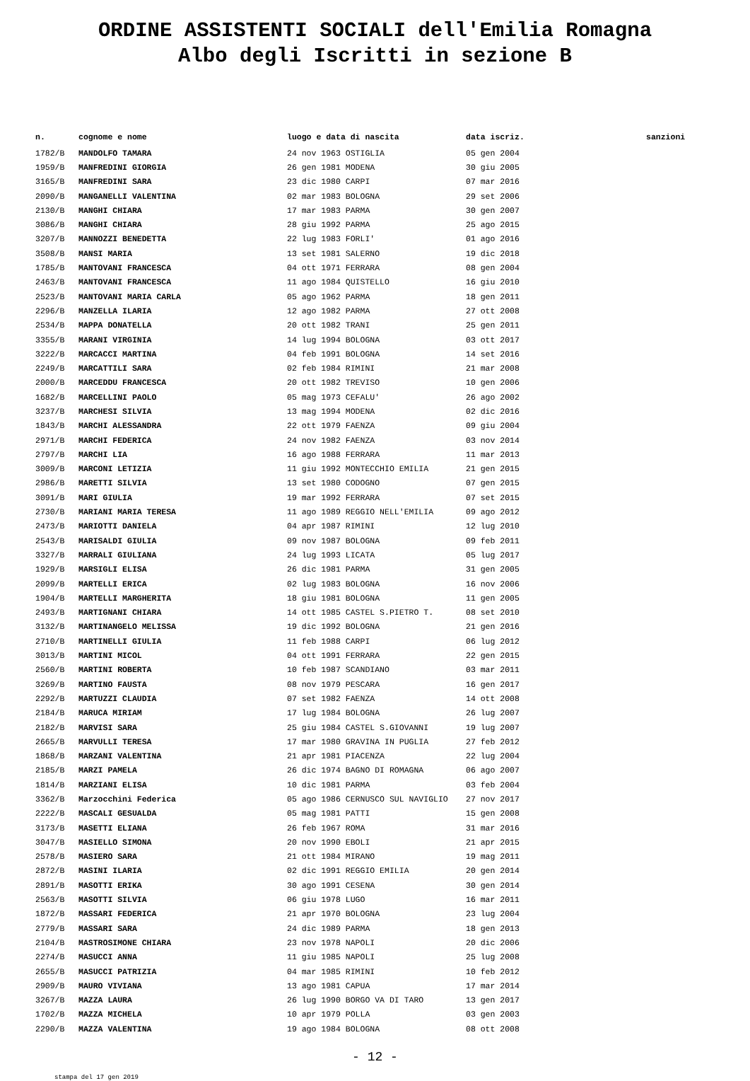ORDINE ASSISTENTI SOCIALI dell'Emilia Romagna
Albo degli Iscritti in sezione B
| n. | cognome e nome | luogo e data di nascita | data iscriz. | sanzioni |
| --- | --- | --- | --- | --- |
| 1782/B | MANDOLFO TAMARA | 24 nov 1963 OSTIGLIA | 05 gen 2004 | |
| 1959/B | MANFREDINI GIORGIA | 26 gen 1981 MODENA | 30 giu 2005 | |
| 3165/B | MANFREDINI SARA | 23 dic 1980 CARPI | 07 mar 2016 | |
| 2090/B | MANGANELLI VALENTINA | 02 mar 1983 BOLOGNA | 29 set 2006 | |
| 2130/B | MANGHI CHIARA | 17 mar 1983 PARMA | 30 gen 2007 | |
| 3086/B | MANGHI CHIARA | 28 giu 1992 PARMA | 25 ago 2015 | |
| 3207/B | MANNOZZI BENEDETTA | 22 lug 1983 FORLI' | 01 ago 2016 | |
| 3508/B | MANSI MARIA | 13 set 1981 SALERNO | 19 dic 2018 | |
| 1785/B | MANTOVANI FRANCESCA | 04 ott 1971 FERRARA | 08 gen 2004 | |
| 2463/B | MANTOVANI FRANCESCA | 11 ago 1984 QUISTELLO | 16 giu 2010 | |
| 2523/B | MANTOVANI MARIA CARLA | 05 ago 1962 PARMA | 18 gen 2011 | |
| 2296/B | MANZELLA ILARIA | 12 ago 1982 PARMA | 27 ott 2008 | |
| 2534/B | MAPPA DONATELLA | 20 ott 1982 TRANI | 25 gen 2011 | |
| 3355/B | MARANI VIRGINIA | 14 lug 1994 BOLOGNA | 03 ott 2017 | |
| 3222/B | MARCACCI MARTINA | 04 feb 1991 BOLOGNA | 14 set 2016 | |
| 2249/B | MARCATTILI SARA | 02 feb 1984 RIMINI | 21 mar 2008 | |
| 2000/B | MARCEDDU FRANCESCA | 20 ott 1982 TREVISO | 10 gen 2006 | |
| 1682/B | MARCELLINI PAOLO | 05 mag 1973 CEFALU' | 26 ago 2002 | |
| 3237/B | MARCHESI SILVIA | 13 mag 1994 MODENA | 02 dic 2016 | |
| 1843/B | MARCHI ALESSANDRA | 22 ott 1979 FAENZA | 09 giu 2004 | |
| 2971/B | MARCHI FEDERICA | 24 nov 1982 FAENZA | 03 nov 2014 | |
| 2797/B | MARCHI LIA | 16 ago 1988 FERRARA | 11 mar 2013 | |
| 3009/B | MARCONI LETIZIA | 11 giu 1992 MONTECCHIO EMILIA | 21 gen 2015 | |
| 2986/B | MARETTI SILVIA | 13 set 1980 CODOGNO | 07 gen 2015 | |
| 3091/B | MARI GIULIA | 19 mar 1992 FERRARA | 07 set 2015 | |
| 2730/B | MARIANI MARIA TERESA | 11 ago 1989 REGGIO NELL'EMILIA | 09 ago 2012 | |
| 2473/B | MARIOTTI DANIELA | 04 apr 1987 RIMINI | 12 lug 2010 | |
| 2543/B | MARISALDI GIULIA | 09 nov 1987 BOLOGNA | 09 feb 2011 | |
| 3327/B | MARRALI GIULIANA | 24 lug 1993 LICATA | 05 lug 2017 | |
| 1929/B | MARSIGLI ELISA | 26 dic 1981 PARMA | 31 gen 2005 | |
| 2099/B | MARTELLI ERICA | 02 lug 1983 BOLOGNA | 16 nov 2006 | |
| 1904/B | MARTELLI MARGHERITA | 18 giu 1981 BOLOGNA | 11 gen 2005 | |
| 2493/B | MARTIGNANI CHIARA | 14 ott 1985 CASTEL S.PIETRO T. | 08 set 2010 | |
| 3132/B | MARTINANGELO MELISSA | 19 dic 1992 BOLOGNA | 21 gen 2016 | |
| 2710/B | MARTINELLI GIULIA | 11 feb 1988 CARPI | 06 lug 2012 | |
| 3013/B | MARTINI MICOL | 04 ott 1991 FERRARA | 22 gen 2015 | |
| 2560/B | MARTINI ROBERTA | 10 feb 1987 SCANDIANO | 03 mar 2011 | |
| 3269/B | MARTINO FAUSTA | 08 nov 1979 PESCARA | 16 gen 2017 | |
| 2292/B | MARTUZZI CLAUDIA | 07 set 1982 FAENZA | 14 ott 2008 | |
| 2184/B | MARUCA MIRIAM | 17 lug 1984 BOLOGNA | 26 lug 2007 | |
| 2182/B | MARVISI SARA | 25 giu 1984 CASTEL S.GIOVANNI | 19 lug 2007 | |
| 2665/B | MARVULLI TERESA | 17 mar 1980 GRAVINA IN PUGLIA | 27 feb 2012 | |
| 1868/B | MARZANI VALENTINA | 21 apr 1981 PIACENZA | 22 lug 2004 | |
| 2185/B | MARZI PAMELA | 26 dic 1974 BAGNO DI ROMAGNA | 06 ago 2007 | |
| 1814/B | MARZIANI ELISA | 10 dic 1981 PARMA | 03 feb 2004 | |
| 3362/B | Marzocchini Federica | 05 ago 1986 CERNUSCO SUL NAVIGLIO | 27 nov 2017 | |
| 2222/B | MASCALI GESUALDA | 05 mag 1981 PATTI | 15 gen 2008 | |
| 3173/B | MASETTI ELIANA | 26 feb 1967 ROMA | 31 mar 2016 | |
| 3047/B | MASIELLO SIMONA | 20 nov 1990 EBOLI | 21 apr 2015 | |
| 2578/B | MASIERO SARA | 21 ott 1984 MIRANO | 19 mag 2011 | |
| 2872/B | MASINI ILARIA | 02 dic 1991 REGGIO EMILIA | 20 gen 2014 | |
| 2891/B | MASOTTI ERIKA | 30 ago 1991 CESENA | 30 gen 2014 | |
| 2563/B | MASOTTI SILVIA | 06 giu 1978 LUGO | 16 mar 2011 | |
| 1872/B | MASSARI FEDERICA | 21 apr 1970 BOLOGNA | 23 lug 2004 | |
| 2779/B | MASSARI SARA | 24 dic 1989 PARMA | 18 gen 2013 | |
| 2104/B | MASTROSIMONE CHIARA | 23 nov 1978 NAPOLI | 20 dic 2006 | |
| 2274/B | MASUCCI ANNA | 11 giu 1985 NAPOLI | 25 lug 2008 | |
| 2655/B | MASUCCI PATRIZIA | 04 mar 1985 RIMINI | 10 feb 2012 | |
| 2909/B | MAURO VIVIANA | 13 ago 1981 CAPUA | 17 mar 2014 | |
| 3267/B | MAZZA LAURA | 26 lug 1990 BORGO VA DI TARO | 13 gen 2017 | |
| 1702/B | MAZZA MICHELA | 10 apr 1979 POLLA | 03 gen 2003 | |
| 2290/B | MAZZA VALENTINA | 19 ago 1984 BOLOGNA | 08 ott 2008 | |
- 12 -
stampa del 17 gen 2019